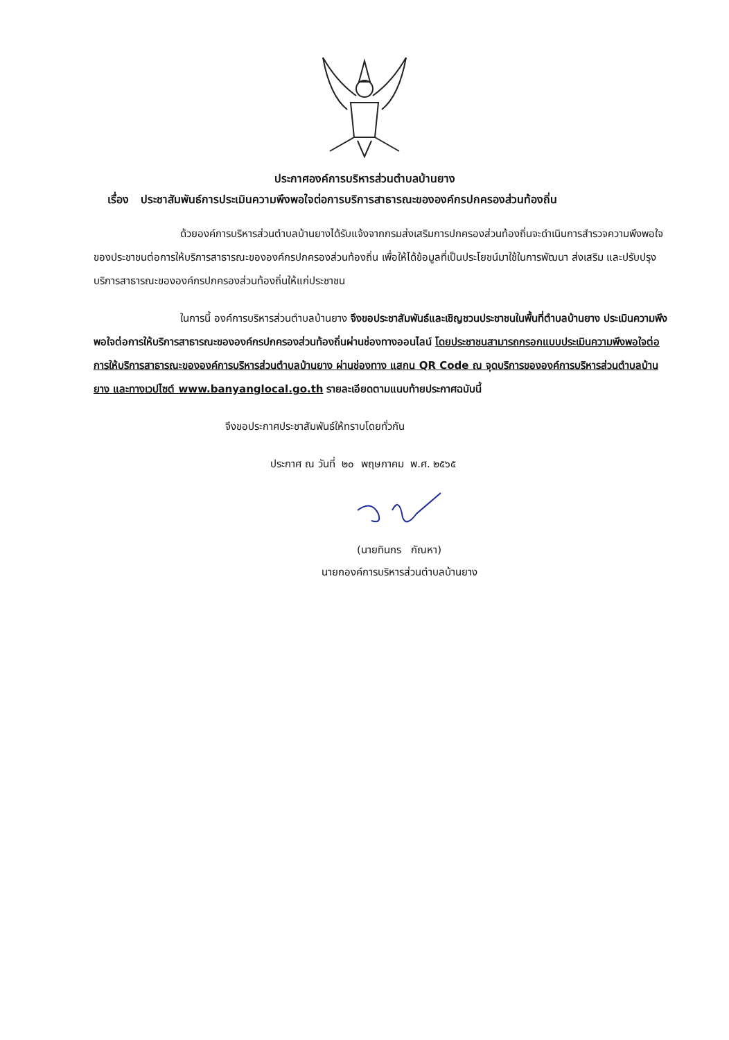ประกาศองค์การบริหารส่วนตำบลบ้านยาง
เรื่อง ประชาสัมพันธ์การประเมินความพึงพอใจต่อการบริการสาธารณะขององค์กรปกครองส่วนท้องถิ่น
ด้วยองค์การบริหารส่วนตำบลบ้านยางได้รับแจ้งจากกรมส่งเสริมการปกครองส่วนท้องถิ่นจะดำเนินการสำรวจความพึงพอใจของประชาชนต่อการให้บริการสาธารณะขององค์กรปกครองส่วนท้องถิ่น เพื่อให้ได้ข้อมูลที่เป็นประโยชน์มาใช้ในการพัฒนา ส่งเสริม และปรับปรุงบริการสาธารณะขององค์กรปกครองส่วนท้องถิ่นให้แก่ประชาชน
ในการนี้ องค์การบริหารส่วนตำบลบ้านยาง จึงขอประชาสัมพันธ์และเชิญชวนประชาชนในพื้นที่ตำบลบ้านยาง ประเมินความพึงพอใจต่อการให้บริการสาธารณะขององค์กรปกครองส่วนท้องถิ่นผ่านช่องทางออนไลน์ โดยประชาชนสามารถกรอกแบบประเมินความพึงพอใจต่อการให้บริการสาธารณะขององค์การบริหารส่วนตำบลบ้านยาง ผ่านช่องทาง แสกน QR Code ณ จุดบริการขององค์การบริหารส่วนตำบลบ้านยาง และทางเวปไซต์ www.banyanglocal.go.th รายละเอียดตามแนบท้ายประกาศฉบับนี้
จึงขอประกาศประชาสัมพันธ์ให้ทราบโดยทั่วกัน
ประกาศ ณ วันที่ ๒๐ พฤษภาคม พ.ศ. ๒๕๖๕
(นายทินกร กัณหา)
นายกองค์การบริหารส่วนตำบลบ้านยาง